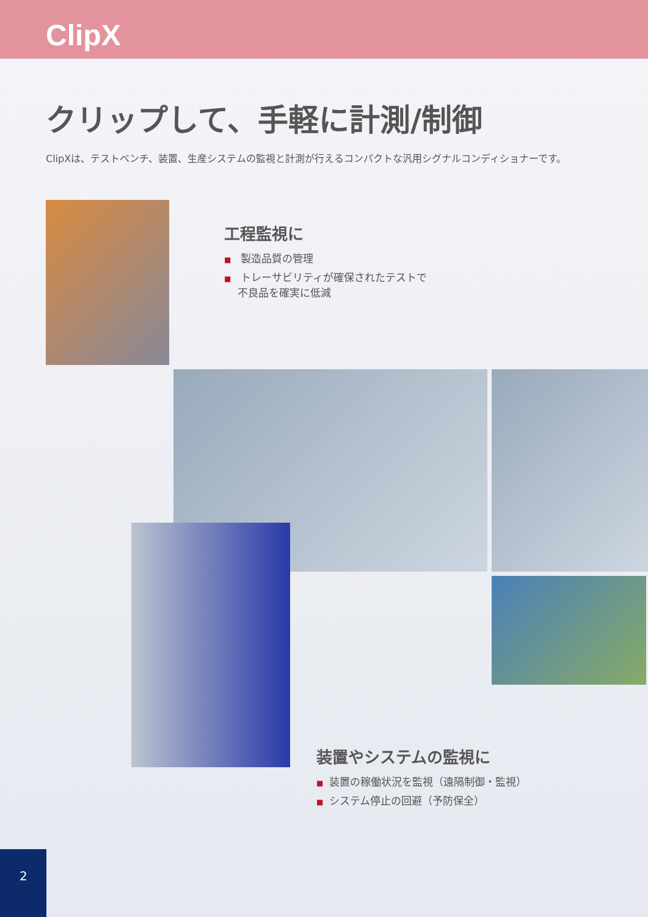ClipX
クリップして、手軽に計測/制御
ClipXは、テストベンチ、装置、生産システムの監視と計測が行えるコンパクトな汎用シグナルコンディショナーです。
工程監視に
■ 製造品質の管理
■ トレーサビリティが確保されたテストで
　 不良品を確実に低減
装置やシステムの監視に
■ 装置の稼働状況を監視（遠隔制御・監視）
■ システム停止の回避（予防保全）
2